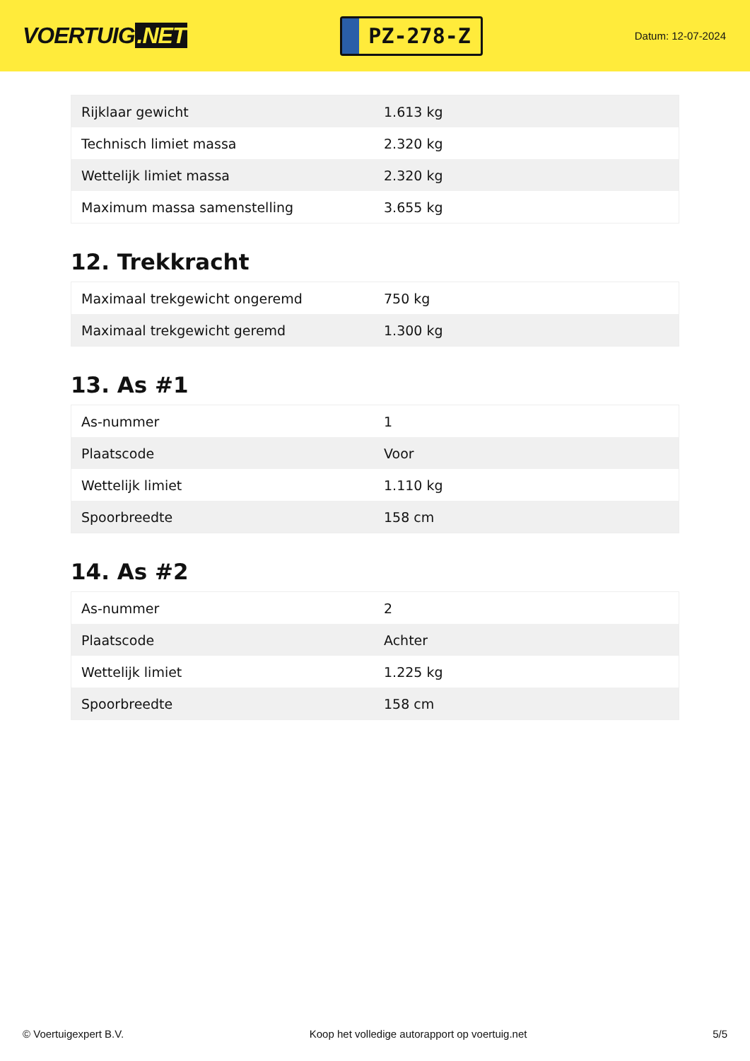VOERTUIG.NET
PZ-278-Z
Datum: 12-07-2024
| Rijklaar gewicht | 1.613 kg |
| Technisch limiet massa | 2.320 kg |
| Wettelijk limiet massa | 2.320 kg |
| Maximum massa samenstelling | 3.655 kg |
12. Trekkracht
| Maximaal trekgewicht ongeremd | 750 kg |
| Maximaal trekgewicht geremd | 1.300 kg |
13. As #1
| As-nummer | 1 |
| Plaatscode | Voor |
| Wettelijk limiet | 1.110 kg |
| Spoorbreedte | 158 cm |
14. As #2
| As-nummer | 2 |
| Plaatscode | Achter |
| Wettelijk limiet | 1.225 kg |
| Spoorbreedte | 158 cm |
© Voertuigexpert B.V. Koop het volledige autorapport op voertuig.net 5/5